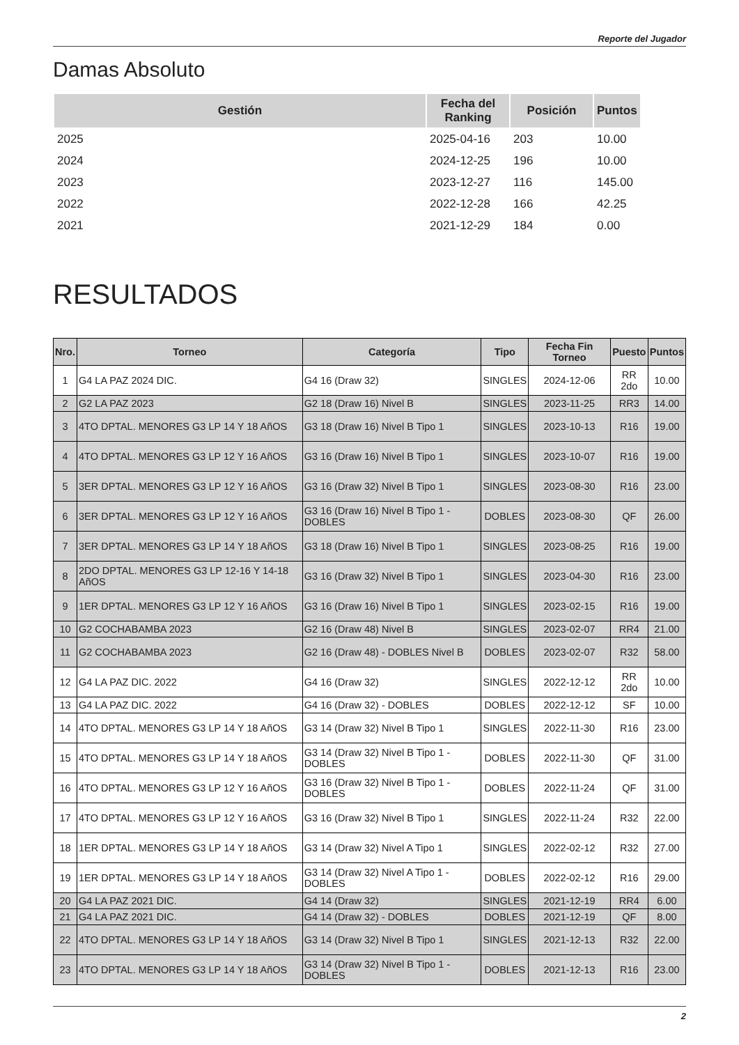Reporte del Jugador
Damas Absoluto
| Gestión | Fecha del Ranking | Posición | Puntos |
| --- | --- | --- | --- |
| 2025 | 2025-04-16 | 203 | 10.00 |
| 2024 | 2024-12-25 | 196 | 10.00 |
| 2023 | 2023-12-27 | 116 | 145.00 |
| 2022 | 2022-12-28 | 166 | 42.25 |
| 2021 | 2021-12-29 | 184 | 0.00 |
RESULTADOS
| Nro. | Torneo | Categoría | Tipo | Fecha Fin Torneo | Puesto | Puntos |
| --- | --- | --- | --- | --- | --- | --- |
| 1 | G4 LA PAZ 2024 DIC. | G4 16 (Draw 32) | SINGLES | 2024-12-06 | RR 2do | 10.00 |
| 2 | G2 LA PAZ 2023 | G2 18 (Draw 16) Nivel B | SINGLES | 2023-11-25 | RR3 | 14.00 |
| 3 | 4TO DPTAL. MENORES G3 LP 14 Y 18 AñOS | G3 18 (Draw 16) Nivel B Tipo 1 | SINGLES | 2023-10-13 | R16 | 19.00 |
| 4 | 4TO DPTAL. MENORES G3 LP 12 Y 16 AñOS | G3 16 (Draw 16) Nivel B Tipo 1 | SINGLES | 2023-10-07 | R16 | 19.00 |
| 5 | 3ER DPTAL. MENORES G3 LP 12 Y 16 AñOS | G3 16 (Draw 32) Nivel B Tipo 1 | SINGLES | 2023-08-30 | R16 | 23.00 |
| 6 | 3ER DPTAL. MENORES G3 LP 12 Y 16 AñOS | G3 16 (Draw 16) Nivel B Tipo 1 - DOBLES | DOBLES | 2023-08-30 | QF | 26.00 |
| 7 | 3ER DPTAL. MENORES G3 LP 14 Y 18 AñOS | G3 18 (Draw 16) Nivel B Tipo 1 | SINGLES | 2023-08-25 | R16 | 19.00 |
| 8 | 2DO DPTAL. MENORES G3 LP 12-16 Y 14-18 AñOS | G3 16 (Draw 32) Nivel B Tipo 1 | SINGLES | 2023-04-30 | R16 | 23.00 |
| 9 | 1ER DPTAL. MENORES G3 LP 12 Y 16 AñOS | G3 16 (Draw 16) Nivel B Tipo 1 | SINGLES | 2023-02-15 | R16 | 19.00 |
| 10 | G2 COCHABAMBA 2023 | G2 16 (Draw 48) Nivel B | SINGLES | 2023-02-07 | RR4 | 21.00 |
| 11 | G2 COCHABAMBA 2023 | G2 16 (Draw 48) - DOBLES Nivel B | DOBLES | 2023-02-07 | R32 | 58.00 |
| 12 | G4 LA PAZ DIC. 2022 | G4 16 (Draw 32) | SINGLES | 2022-12-12 | RR 2do | 10.00 |
| 13 | G4 LA PAZ DIC. 2022 | G4 16 (Draw 32) - DOBLES | DOBLES | 2022-12-12 | SF | 10.00 |
| 14 | 4TO DPTAL. MENORES G3 LP 14 Y 18 AñOS | G3 14 (Draw 32) Nivel B Tipo 1 | SINGLES | 2022-11-30 | R16 | 23.00 |
| 15 | 4TO DPTAL. MENORES G3 LP 14 Y 18 AñOS | G3 14 (Draw 32) Nivel B Tipo 1 - DOBLES | DOBLES | 2022-11-30 | QF | 31.00 |
| 16 | 4TO DPTAL. MENORES G3 LP 12 Y 16 AñOS | G3 16 (Draw 32) Nivel B Tipo 1 - DOBLES | DOBLES | 2022-11-24 | QF | 31.00 |
| 17 | 4TO DPTAL. MENORES G3 LP 12 Y 16 AñOS | G3 16 (Draw 32) Nivel B Tipo 1 | SINGLES | 2022-11-24 | R32 | 22.00 |
| 18 | 1ER DPTAL. MENORES G3 LP 14 Y 18 AñOS | G3 14 (Draw 32) Nivel A Tipo 1 | SINGLES | 2022-02-12 | R32 | 27.00 |
| 19 | 1ER DPTAL. MENORES G3 LP 14 Y 18 AñOS | G3 14 (Draw 32) Nivel A Tipo 1 - DOBLES | DOBLES | 2022-02-12 | R16 | 29.00 |
| 20 | G4 LA PAZ 2021 DIC. | G4 14 (Draw 32) | SINGLES | 2021-12-19 | RR4 | 6.00 |
| 21 | G4 LA PAZ 2021 DIC. | G4 14 (Draw 32) - DOBLES | DOBLES | 2021-12-19 | QF | 8.00 |
| 22 | 4TO DPTAL. MENORES G3 LP 14 Y 18 AñOS | G3 14 (Draw 32) Nivel B Tipo 1 | SINGLES | 2021-12-13 | R32 | 22.00 |
| 23 | 4TO DPTAL. MENORES G3 LP 14 Y 18 AñOS | G3 14 (Draw 32) Nivel B Tipo 1 - DOBLES | DOBLES | 2021-12-13 | R16 | 23.00 |
2